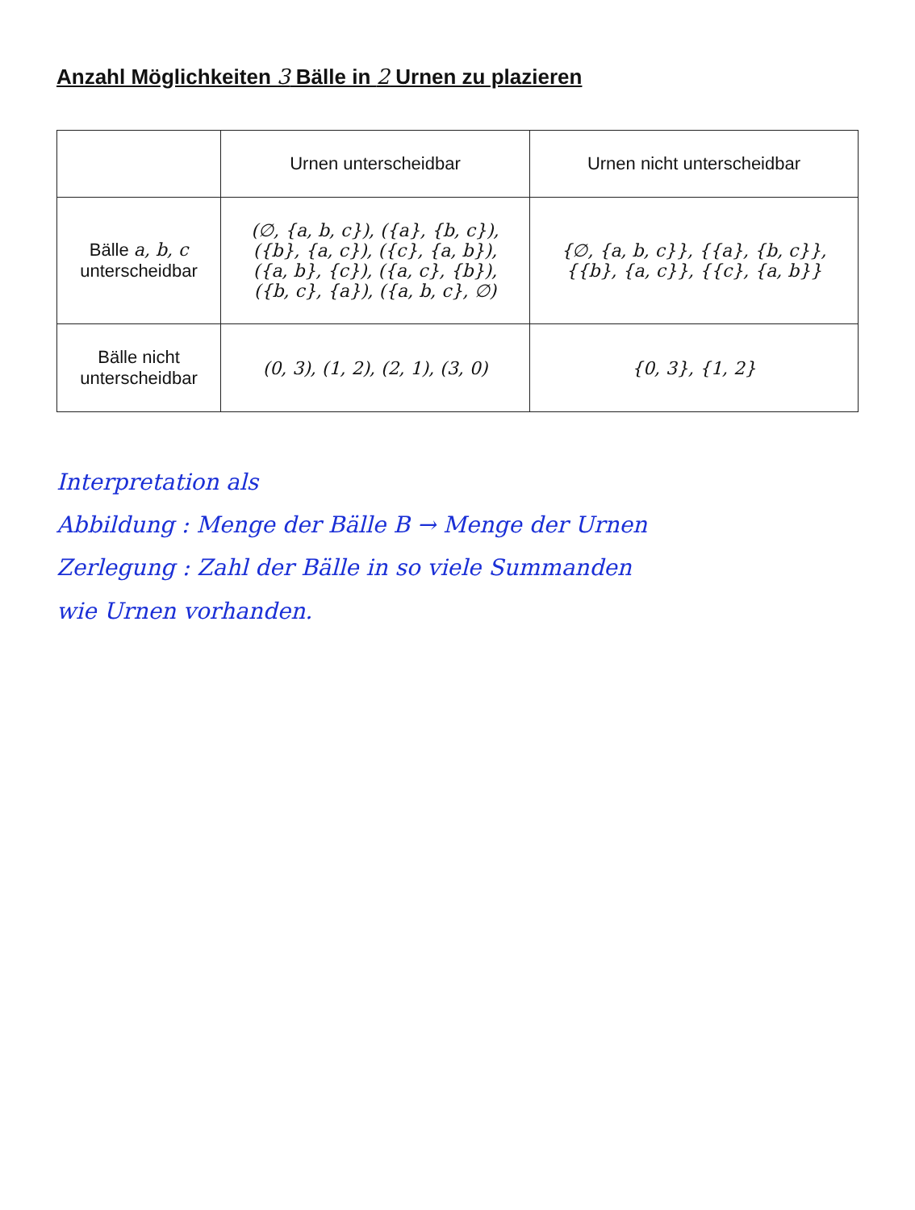Anzahl Möglichkeiten 3 Bälle in 2 Urnen zu plazieren
| | Urnen unterscheidbar | Urnen nicht unterscheidbar |
| --- | --- | --- |
| Bälle a, b, c unterscheidbar | (∅, {a, b, c}), ({a}, {b, c}), ({b}, {a, c}), ({c}, {a, b}), ({a, b}, {c}), ({a, c}, {b}), ({b, c}, {a}), ({a, b, c}, ∅) | {∅, {a, b, c}}, {{a}, {b, c}}, {{b}, {a, c}}, {{c}, {a, b}} |
| Bälle nicht unterscheidbar | (0, 3), (1, 2), (2, 1), (3, 0) | {0, 3}, {1, 2} |
Interpretation als
Abbildung : Menge der Bälle B → Menge der Urnen
Zerlegung : Zahl der Bälle in so viele Summanden
wie Urnen vorhanden.